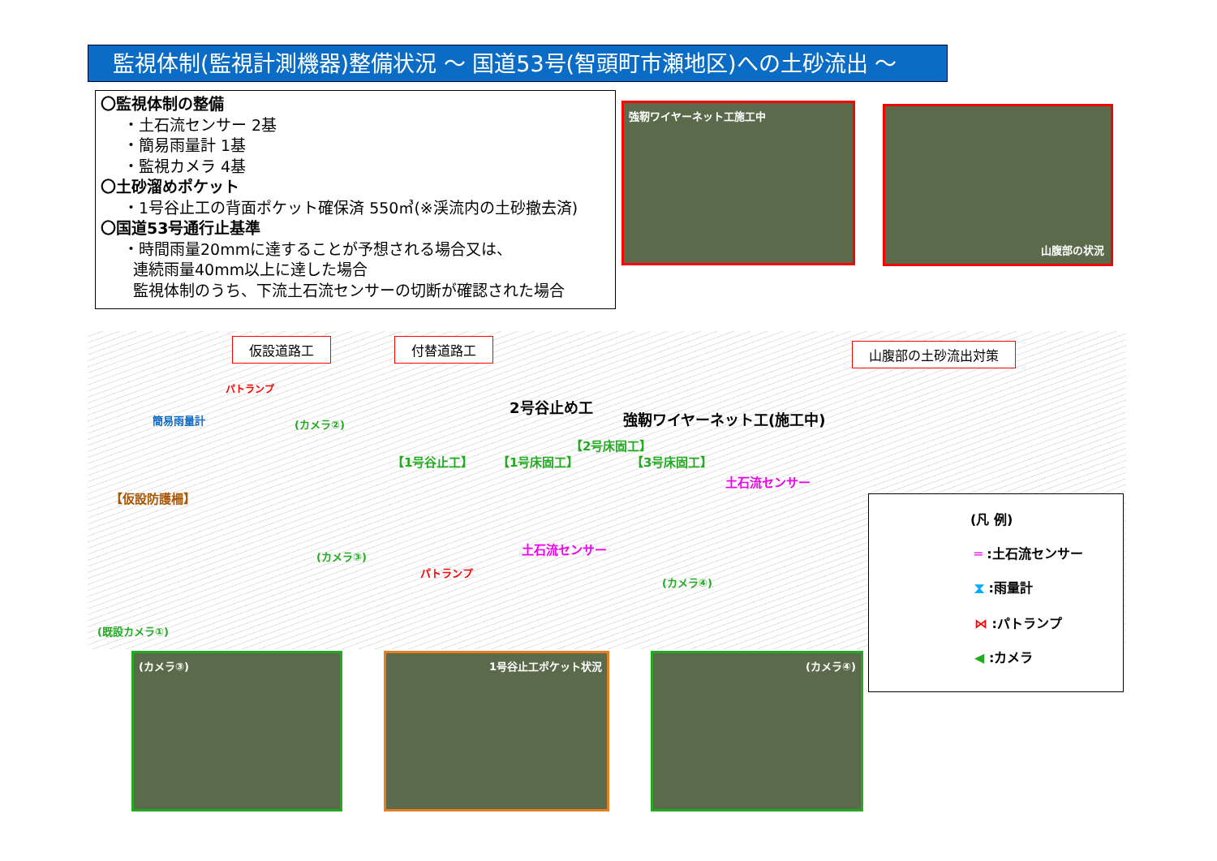監視体制(監視計測機器)整備状況 ～ 国道53号(智頭町市瀬地区)への土砂流出 ～
〇監視体制の整備
・土石流センサー 2基
・簡易雨量計 1基
・監視カメラ 4基
〇土砂溜めポケット
・1号谷止工の背面ポケット確保済 550㎥(※渓流内の土砂撤去済)
〇国道53号通行止基準
・時間雨量20mmに達することが予想される場合又は、
連続雨量40mm以上に達した場合
監視体制のうち、下流土石流センサーの切断が確認された場合
強靭ワイヤーネット工施工中 山腹部の状況
仮設道路工 付替道路工 山腹部の土砂流出対策
2号谷止め工
強靭ワイヤーネット工(施工中)
パトランプ
簡易雨量計 (カメラ②)
【1号谷止工】 【1号床固工】
【2号床固工】
【3号床固工】
土石流センサー
【仮設防護柵】
土石流センサー
(カメラ③)
パトランプ
(カメラ④)
(既設カメラ①)
(凡 例)
═ :土石流センサー
⧗ :雨量計
⋈ :パトランプ
◀ :カメラ
(カメラ③) 1号谷止工ポケット状況 (カメラ④)